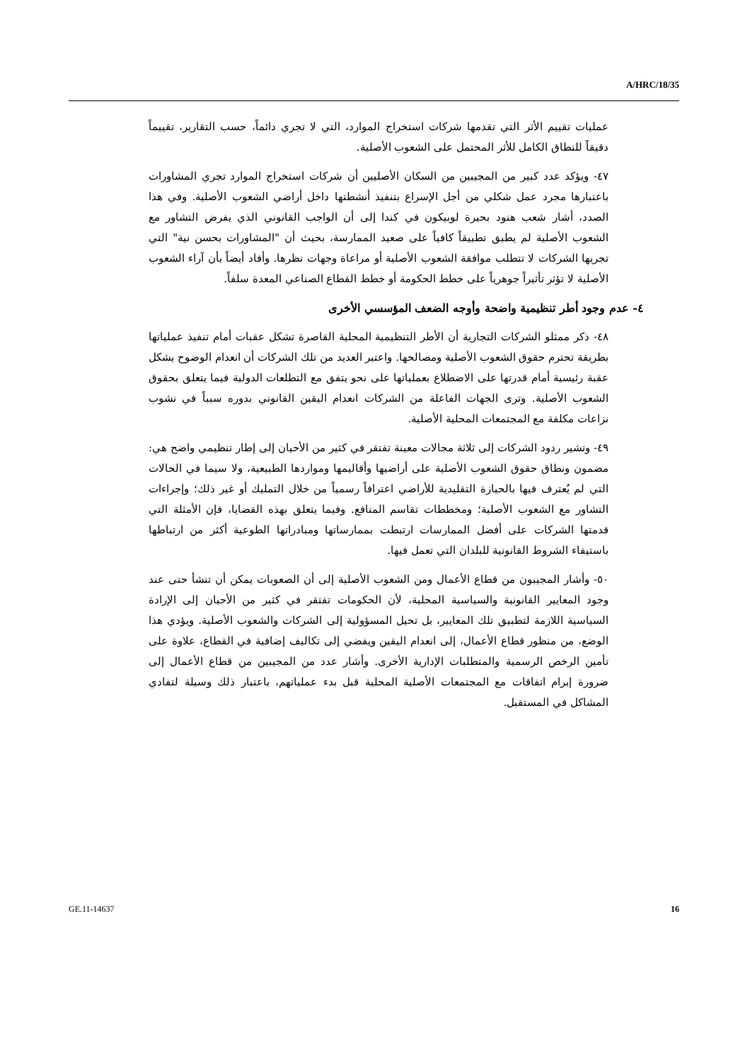A/HRC/18/35
عمليات تقييم الأثر التي تقدمها شركات استخراج الموارد، التي لا تجري دائماً، حسب التقارير، تقييماً دقيقاً للنطاق الكامل للأثر المحتمل على الشعوب الأصلية.
٤٧- ويؤكد عدد كبير من المجيبين من السكان الأصليين أن شركات استخراج الموارد تجري المشاورات باعتبارها مجرد عمل شكلي من أجل الإسراع بتنفيذ أنشطتها داخل أراضي الشعوب الأصلية. وفي هذا الصدد، أشار شعب هنود بحيرة لوبيكون في كندا إلى أن الواجب القانوني الذي يفرض التشاور مع الشعوب الأصلية لم يطبق تطبيقاً كافياً على صعيد الممارسة، بحيث أن "المشاورات بحسن نية" التي تجريها الشركات لا تتطلب موافقة الشعوب الأصلية أو مراعاة وجهات نظرها. وأفاد أيضاً بأن آراء الشعوب الأصلية لا تؤثر تأثيراً جوهرياً على خطط الحكومة أو خطط القطاع الصناعي المعدة سلفاً.
٤- عدم وجود أطر تنظيمية واضحة وأوجه الضعف المؤسسي الأخرى
٤٨- ذكر ممثلو الشركات التجارية أن الأطر التنظيمية المحلية القاصرة تشكل عقبات أمام تنفيذ عملياتها بطريقة تحترم حقوق الشعوب الأصلية ومصالحها. واعتبر العديد من تلك الشركات أن انعدام الوضوح يشكل عقبة رئيسية أمام قدرتها على الاضطلاع بعملياتها على نحو يتفق مع التطلعات الدولية فيما يتعلق بحقوق الشعوب الأصلية. وترى الجهات الفاعلة من الشركات انعدام اليقين القانوني بدوره سبباً في نشوب نزاعات مكلفة مع المجتمعات المحلية الأصلية.
٤٩- وتشير ردود الشركات إلى ثلاثة مجالات معينة تفتقر في كثير من الأحيان إلى إطار تنظيمي واضح هي: مضمون ونطاق حقوق الشعوب الأصلية على أراضيها وأقاليمها ومواردها الطبيعية، ولا سيما في الحالات التي لم يُعترف فيها بالحيازة التقليدية للأراضي اعترافاً رسمياً من خلال التمليك أو غير ذلك؛ وإجراءات التشاور مع الشعوب الأصلية؛ ومخططات تقاسم المنافع. وفيما يتعلق بهذه القضايا، فإن الأمثلة التي قدمتها الشركات على أفضل الممارسات ارتبطت بممارساتها ومبادراتها الطوعية أكثر من ارتباطها باستيفاء الشروط القانونية للبلدان التي تعمل فيها.
٥٠- وأشار المجيبون من قطاع الأعمال ومن الشعوب الأصلية إلى أن الصعوبات يمكن أن تنشأ حتى عند وجود المعايير القانونية والسياسية المحلية، لأن الحكومات تفتقر في كثير من الأحيان إلى الإرادة السياسية اللازمة لتطبيق تلك المعايير، بل تحيل المسؤولية إلى الشركات والشعوب الأصلية. ويؤدي هذا الوضع، من منظور قطاع الأعمال، إلى انعدام اليقين ويفضي إلى تكاليف إضافية في القطاع، علاوة على تأمين الرخص الرسمية والمتطلبات الإدارية الأخرى. وأشار عدد من المجيبين من قطاع الأعمال إلى ضرورة إبرام اتفاقات مع المجتمعات الأصلية المحلية قبل بدء عملياتهم، باعتبار ذلك وسيلة لتفادي المشاكل في المستقبل.
GE.11-14637 16